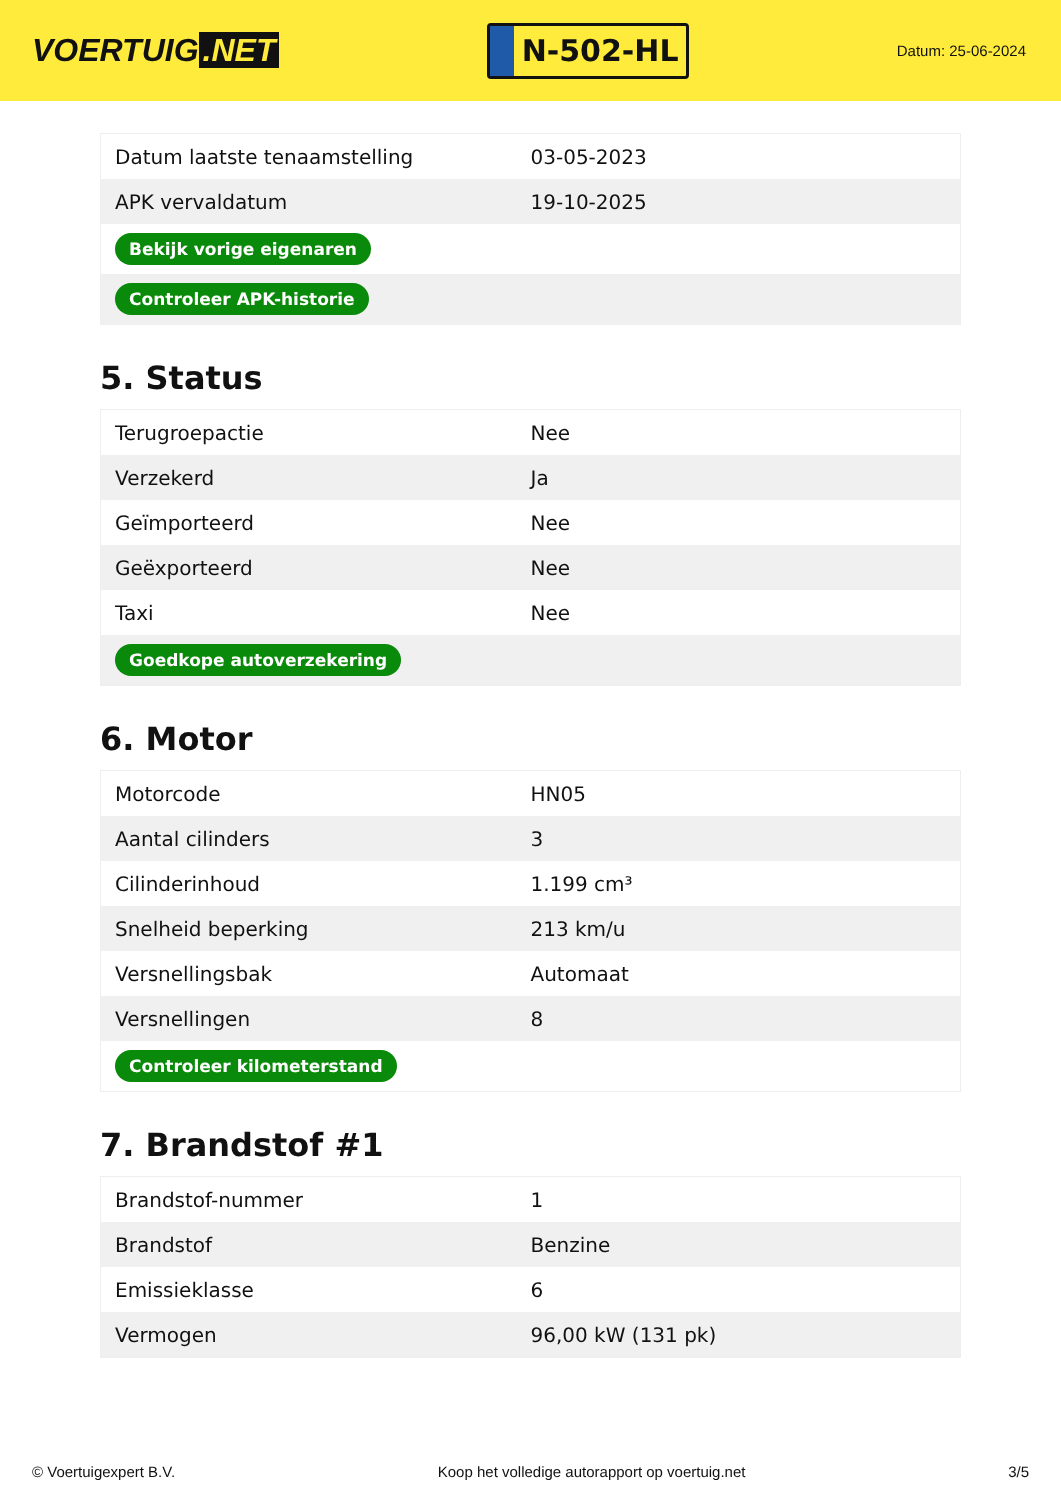VOERTUIG.NET
N-502-HL
Datum: 25-06-2024
| Datum laatste tenaamstelling | 03-05-2023 |
| APK vervaldatum | 19-10-2025 |
| Bekijk vorige eigenaren | |
| Controleer APK-historie | |
5. Status
| Terugroepactie | Nee |
| Verzekerd | Ja |
| Geïmporteerd | Nee |
| Geëxporteerd | Nee |
| Taxi | Nee |
| Goedkope autoverzekering | |
6. Motor
| Motorcode | HN05 |
| Aantal cilinders | 3 |
| Cilinderinhoud | 1.199 cm³ |
| Snelheid beperking | 213 km/u |
| Versnellingsbak | Automaat |
| Versnellingen | 8 |
| Controleer kilometerstand | |
7. Brandstof #1
| Brandstof-nummer | 1 |
| Brandstof | Benzine |
| Emissieklasse | 6 |
| Vermogen | 96,00 kW (131 pk) |
© Voertuigexpert B.V. Koop het volledige autorapport op voertuig.net 3/5